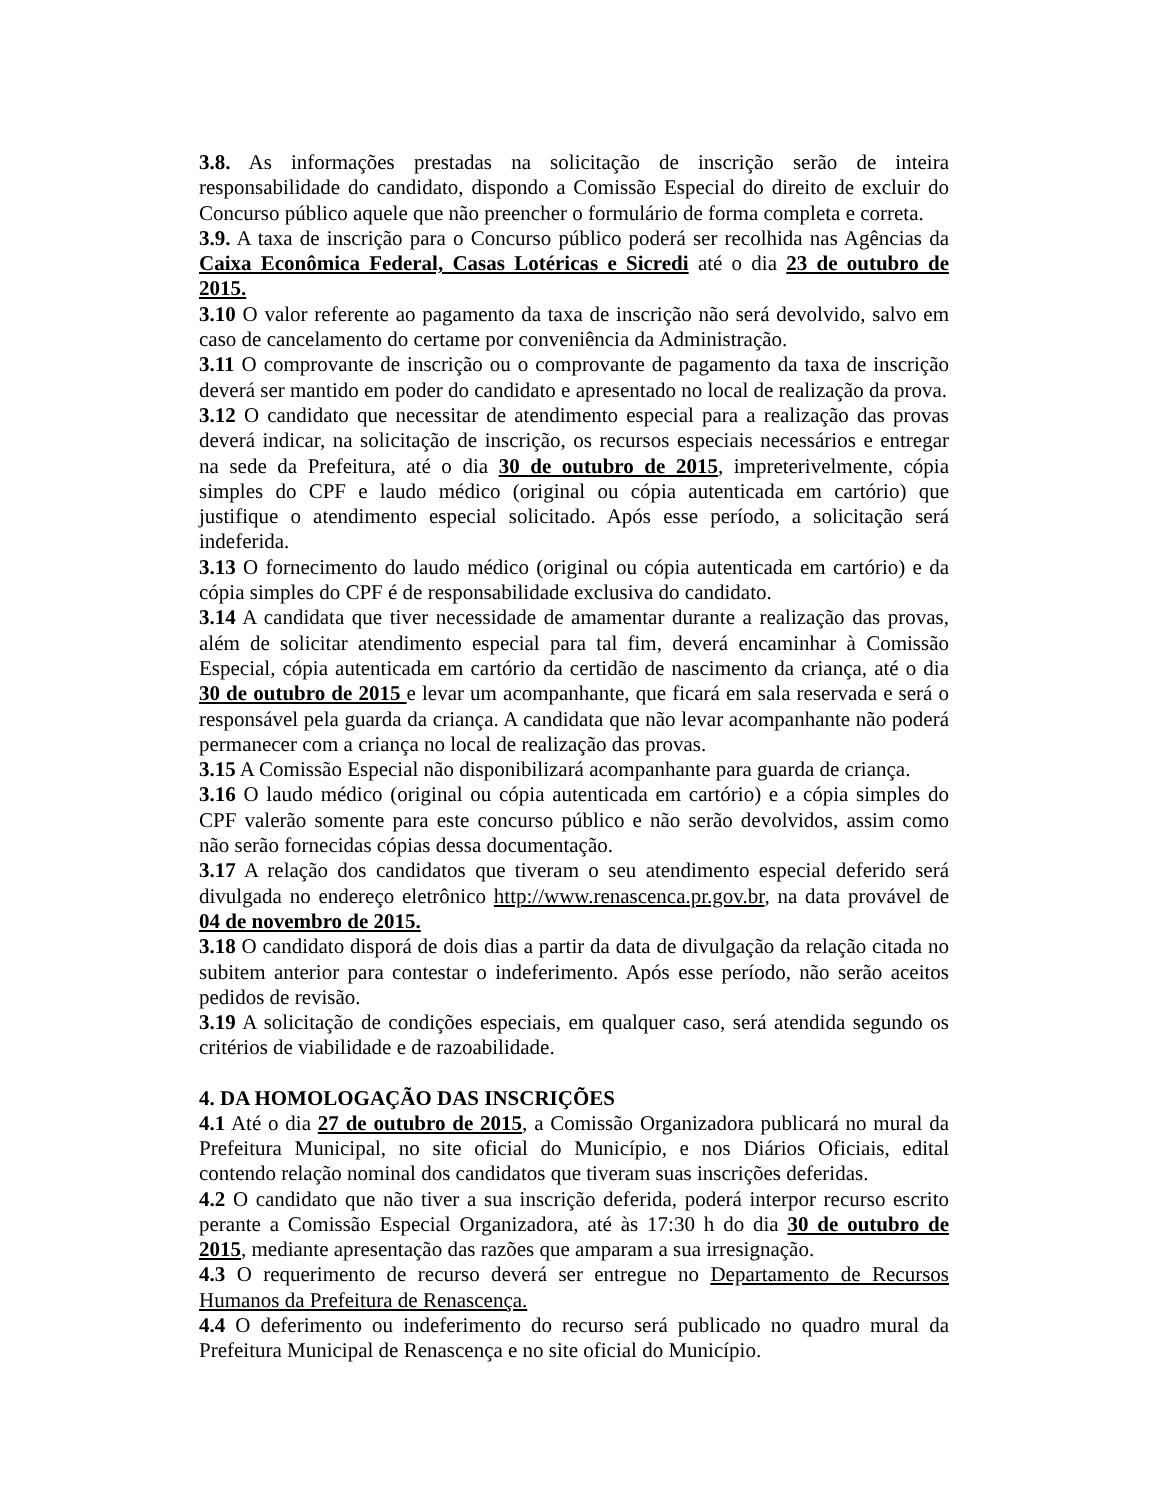3.8. As informações prestadas na solicitação de inscrição serão de inteira responsabilidade do candidato, dispondo a Comissão Especial do direito de excluir do Concurso público aquele que não preencher o formulário de forma completa e correta.
3.9. A taxa de inscrição para o Concurso público poderá ser recolhida nas Agências da Caixa Econômica Federal, Casas Lotéricas e Sicredi até o dia 23 de outubro de 2015.
3.10 O valor referente ao pagamento da taxa de inscrição não será devolvido, salvo em caso de cancelamento do certame por conveniência da Administração.
3.11 O comprovante de inscrição ou o comprovante de pagamento da taxa de inscrição deverá ser mantido em poder do candidato e apresentado no local de realização da prova.
3.12 O candidato que necessitar de atendimento especial para a realização das provas deverá indicar, na solicitação de inscrição, os recursos especiais necessários e entregar na sede da Prefeitura, até o dia 30 de outubro de 2015, impreterivelmente, cópia simples do CPF e laudo médico (original ou cópia autenticada em cartório) que justifique o atendimento especial solicitado. Após esse período, a solicitação será indeferida.
3.13 O fornecimento do laudo médico (original ou cópia autenticada em cartório) e da cópia simples do CPF é de responsabilidade exclusiva do candidato.
3.14 A candidata que tiver necessidade de amamentar durante a realização das provas, além de solicitar atendimento especial para tal fim, deverá encaminhar à Comissão Especial, cópia autenticada em cartório da certidão de nascimento da criança, até o dia 30 de outubro de 2015 e levar um acompanhante, que ficará em sala reservada e será o responsável pela guarda da criança. A candidata que não levar acompanhante não poderá permanecer com a criança no local de realização das provas.
3.15 A Comissão Especial não disponibilizará acompanhante para guarda de criança.
3.16 O laudo médico (original ou cópia autenticada em cartório) e a cópia simples do CPF valerão somente para este concurso público e não serão devolvidos, assim como não serão fornecidas cópias dessa documentação.
3.17 A relação dos candidatos que tiveram o seu atendimento especial deferido será divulgada no endereço eletrônico http://www.renascenca.pr.gov.br, na data provável de 04 de novembro de 2015.
3.18 O candidato disporá de dois dias a partir da data de divulgação da relação citada no subitem anterior para contestar o indeferimento. Após esse período, não serão aceitos pedidos de revisão.
3.19 A solicitação de condições especiais, em qualquer caso, será atendida segundo os critérios de viabilidade e de razoabilidade.
4. DA HOMOLOGAÇÃO DAS INSCRIÇÕES
4.1 Até o dia 27 de outubro de 2015, a Comissão Organizadora publicará no mural da Prefeitura Municipal, no site oficial do Município, e nos Diários Oficiais, edital contendo relação nominal dos candidatos que tiveram suas inscrições deferidas.
4.2 O candidato que não tiver a sua inscrição deferida, poderá interpor recurso escrito perante a Comissão Especial Organizadora, até às 17:30 h do dia 30 de outubro de 2015, mediante apresentação das razões que amparam a sua irresignação.
4.3 O requerimento de recurso deverá ser entregue no Departamento de Recursos Humanos da Prefeitura de Renascença.
4.4 O deferimento ou indeferimento do recurso será publicado no quadro mural da Prefeitura Municipal de Renascença e no site oficial do Município.